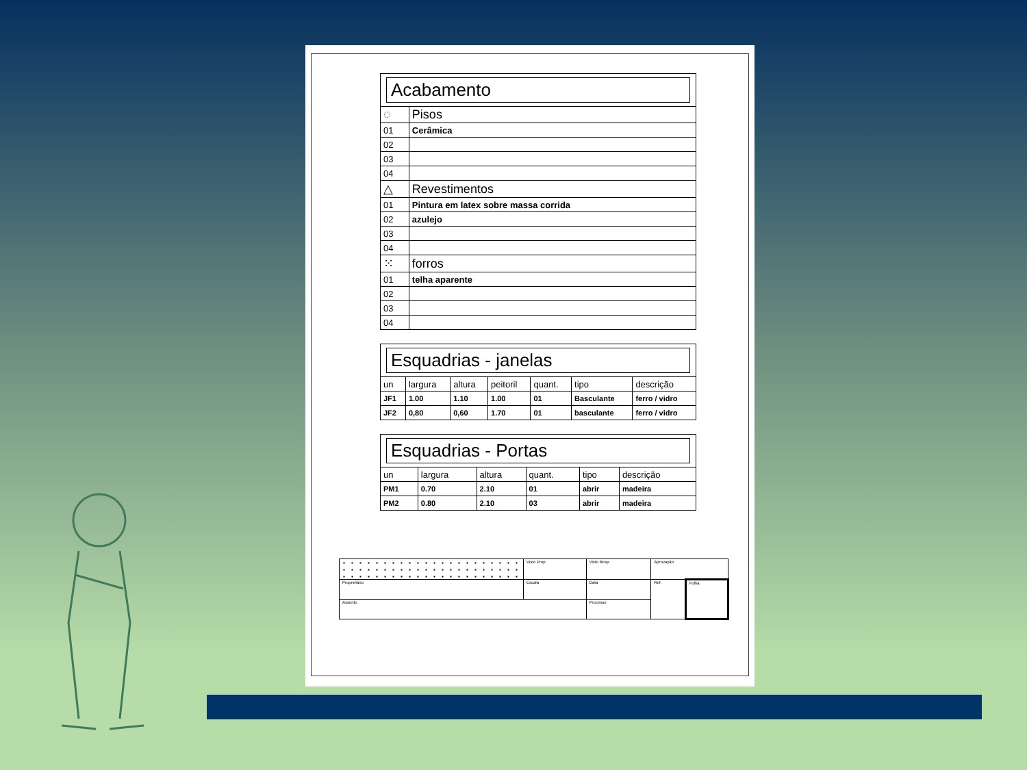| Acabamento | |
| ◌ | Pisos |
| 01 | Cerâmica |
| 02 | |
| 03 | |
| 04 | |
| △ | Revestimentos |
| 01 | Pintura em latex sobre massa corrida |
| 02 | azulejo |
| 03 | |
| 04 | |
| ⁙ | forros |
| 01 | telha aparente |
| 02 | |
| 03 | |
| 04 | |
| Esquadrias - janelas | | | | | | |
| un | largura | altura | peitoril | quant. | tipo | descrição |
| JF1 | 1.00 | 1.10 | 1.00 | 01 | Basculante | ferro / vidro |
| JF2 | 0,80 | 0,60 | 1.70 | 01 | basculante | ferro / vidro |
| Esquadrias - Portas | | | | | |
| un | largura | altura | quant. | tipo | descrição |
| PM1 | 0.70 | 2.10 | 01 | abrir | madeira |
| PM2 | 0.80 | 2.10 | 03 | abrir | madeira |
| | Visto Prop. | Visto Resp. | Aprovação | |
| Proprietário | Escala | Data | Ref. | Folha |
| Assunto | | Processo | | |